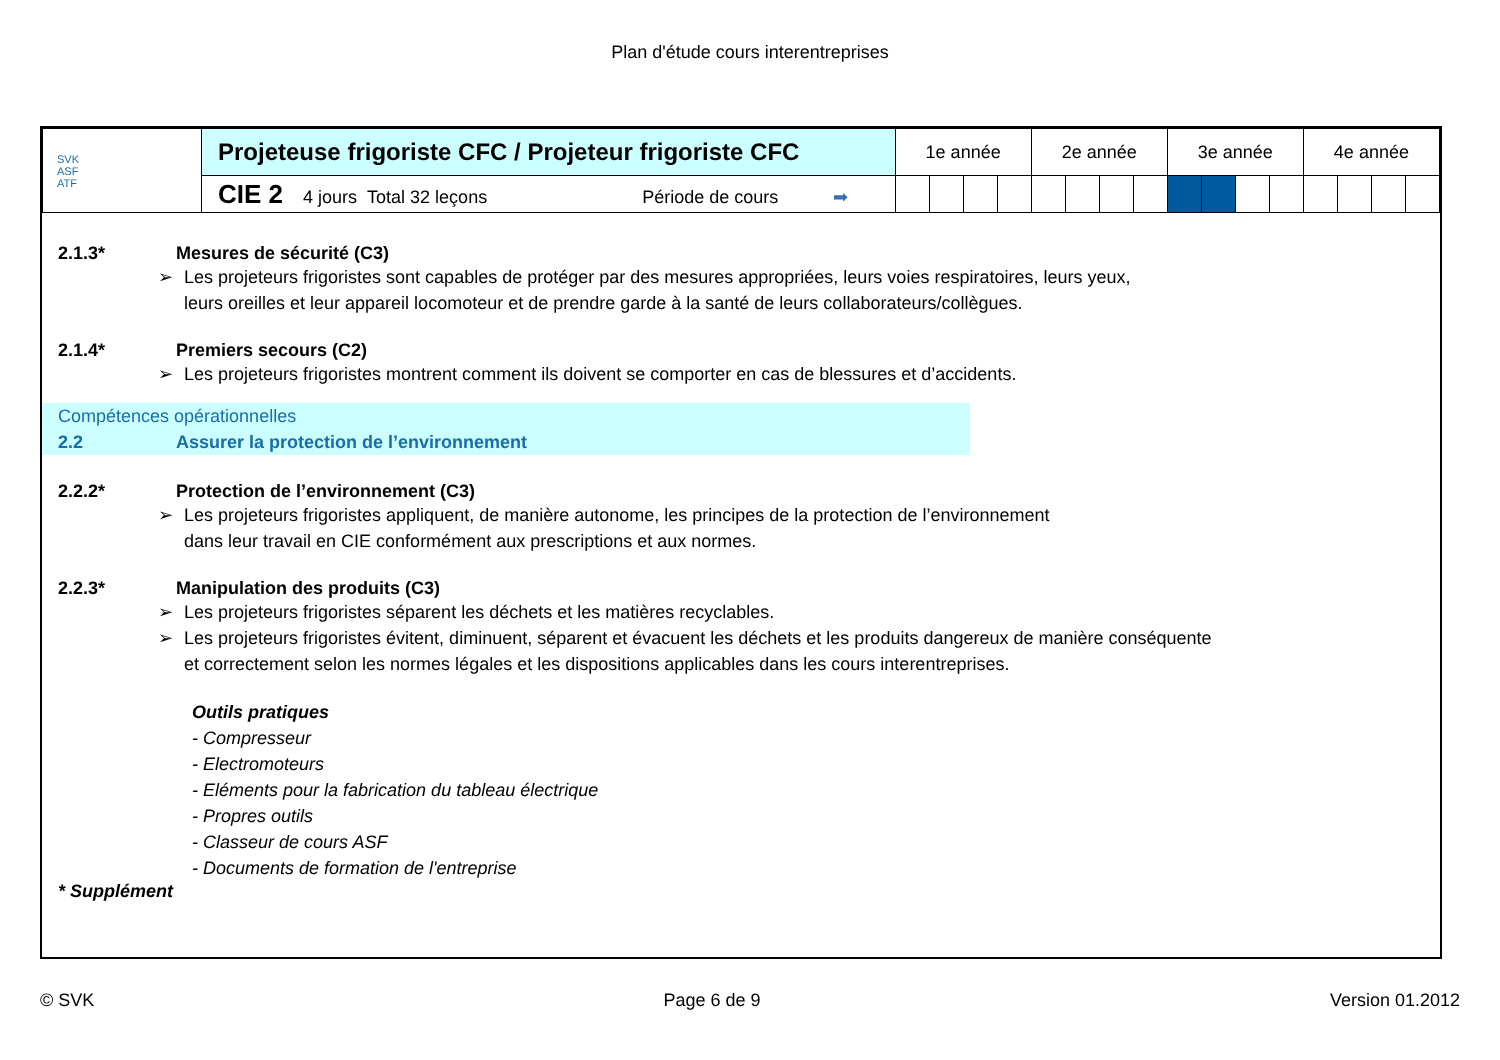Plan d'étude cours interentreprises
| SVK ASF ATF | Projeteuse frigoriste CFC / Projeteur frigoriste CFC | 1e année | | | | 2e année | | | | 3e année | | | | 4e année | | | |
| | CIE 2 4 jours Total 32 leçons Période de cours ➡ | | | | | | | | | | | | | | | | |
2.1.3* Mesures de sécurité (C3)
➢ Les projeteurs frigoristes sont capables de protéger par des mesures appropriées, leurs voies respiratoires, leurs yeux,
leurs oreilles et leur appareil locomoteur et de prendre garde à la santé de leurs collaborateurs/collègues.
2.1.4* Premiers secours (C2)
➢ Les projeteurs frigoristes montrent comment ils doivent se comporter en cas de blessures et d’accidents.
Compétences opérationnelles
2.2 Assurer la protection de l’environnement
2.2.2* Protection de l’environnement (C3)
➢ Les projeteurs frigoristes appliquent, de manière autonome, les principes de la protection de l’environnement
dans leur travail en CIE conformément aux prescriptions et aux normes.
2.2.3* Manipulation des produits (C3)
➢ Les projeteurs frigoristes séparent les déchets et les matières recyclables.
➢ Les projeteurs frigoristes évitent, diminuent, séparent et évacuent les déchets et les produits dangereux de manière conséquente
et correctement selon les normes légales et les dispositions applicables dans les cours interentreprises.
Outils pratiques
- Compresseur
- Electromoteurs
- Eléments pour la fabrication du tableau électrique
- Propres outils
- Classeur de cours ASF
- Documents de formation de l'entreprise
* Supplément
© SVK Page 6 de 9 Version 01.2012